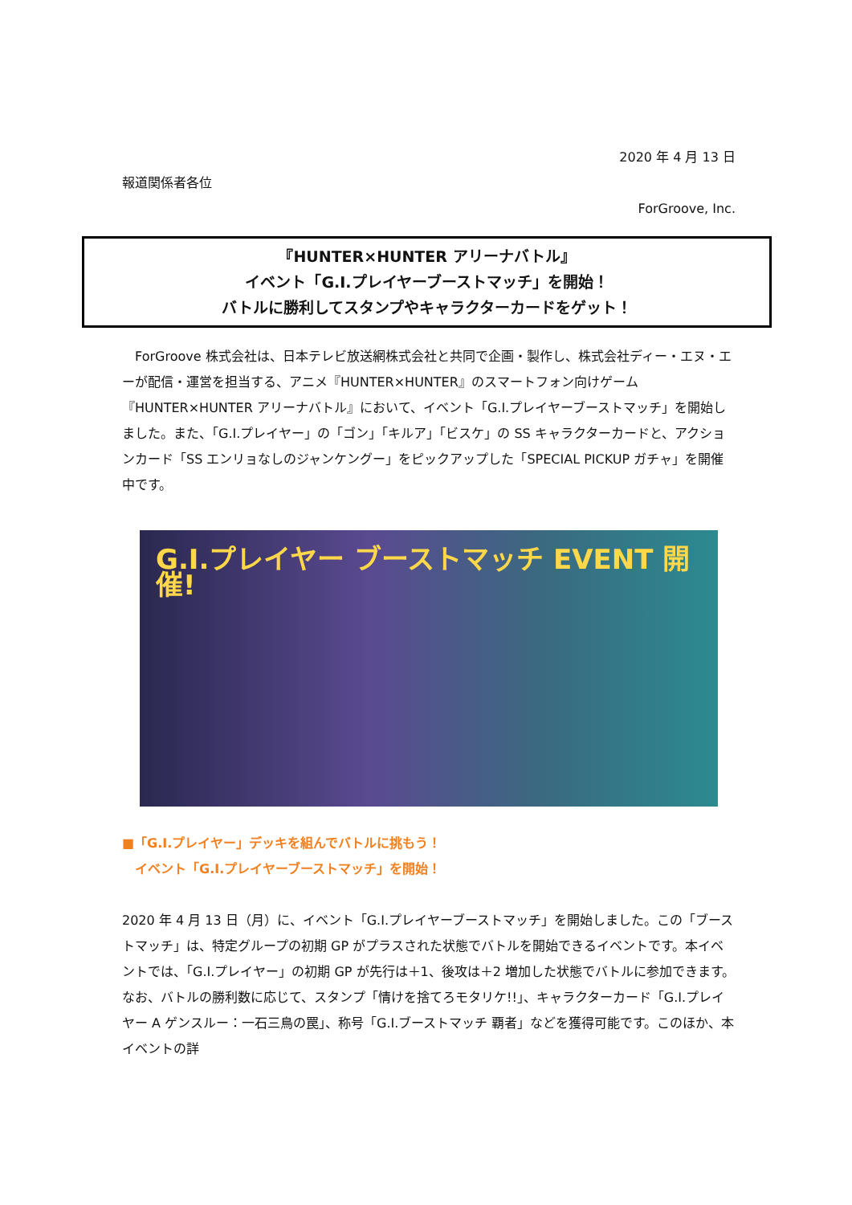2020 年 4 月 13 日
報道関係者各位
ForGroove, Inc.
『HUNTER×HUNTER アリーナバトル』
イベント「G.I.プレイヤーブーストマッチ」を開始！
バトルに勝利してスタンプやキャラクターカードをゲット！
　ForGroove 株式会社は、日本テレビ放送網株式会社と共同で企画・製作し、株式会社ディー・エヌ・エーが配信・運営を担当する、アニメ『HUNTER×HUNTER』のスマートフォン向けゲーム『HUNTER×HUNTER アリーナバトル』において、イベント「G.I.プレイヤーブーストマッチ」を開始しました。また、「G.I.プレイヤー」の「ゴン」「キルア」「ビスケ」の SS キャラクターカードと、アクションカード「SS エンリョなしのジャンケングー」をピックアップした「SPECIAL PICKUP ガチャ」を開催中です。
G.I.プレイヤー ブーストマッチ EVENT 開催!
■「G.I.プレイヤー」デッキを組んでバトルに挑もう！
　イベント「G.I.プレイヤーブーストマッチ」を開始！
2020 年 4 月 13 日（月）に、イベント「G.I.プレイヤーブーストマッチ」を開始しました。この「ブーストマッチ」は、特定グループの初期 GP がプラスされた状態でバトルを開始できるイベントです。本イベントでは、「G.I.プレイヤー」の初期 GP が先行は＋1、後攻は＋2 増加した状態でバトルに参加できます。なお、バトルの勝利数に応じて、スタンプ「情けを捨てろモタリケ!!」、キャラクターカード「G.I.プレイヤー A ゲンスルー：一石三鳥の罠」、称号「G.I.ブーストマッチ 覇者」などを獲得可能です。このほか、本イベントの詳